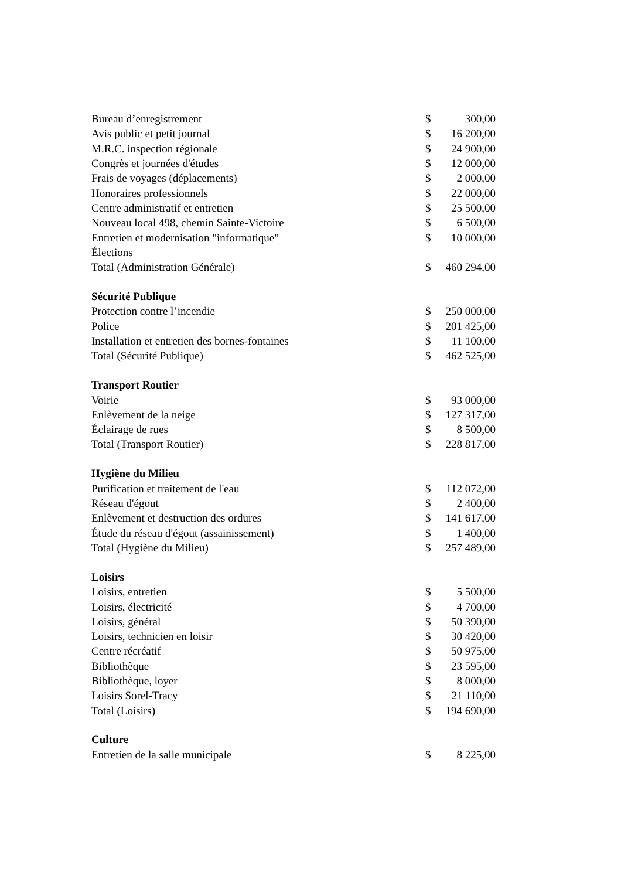| Bureau d’enregistrement | $ | 300,00 |
| Avis public et petit journal | $ | 16 200,00 |
| M.R.C. inspection régionale | $ | 24 900,00 |
| Congrès et journées d'études | $ | 12 000,00 |
| Frais de voyages (déplacements) | $ | 2 000,00 |
| Honoraires professionnels | $ | 22 000,00 |
| Centre administratif et entretien | $ | 25 500,00 |
| Nouveau local 498, chemin Sainte-Victoire | $ | 6 500,00 |
| Entretien et modernisation "informatique" | $ | 10 000,00 |
| Élections | | |
| Total (Administration Générale) | $ | 460 294,00 |
| Sécurité Publique | | |
| Protection contre l’incendie | $ | 250 000,00 |
| Police | $ | 201 425,00 |
| Installation et entretien des bornes-fontaines | $ | 11 100,00 |
| Total (Sécurité Publique) | $ | 462 525,00 |
| Transport Routier | | |
| Voirie | $ | 93 000,00 |
| Enlèvement de la neige | $ | 127 317,00 |
| Éclairage de rues | $ | 8 500,00 |
| Total (Transport Routier) | $ | 228 817,00 |
| Hygiène du Milieu | | |
| Purification et traitement de l'eau | $ | 112 072,00 |
| Réseau d'égout | $ | 2 400,00 |
| Enlèvement et destruction des ordures | $ | 141 617,00 |
| Étude du réseau d'égout (assainissement) | $ | 1 400,00 |
| Total (Hygiène du Milieu) | $ | 257 489,00 |
| Loisirs | | |
| Loisirs, entretien | $ | 5 500,00 |
| Loisirs, électricité | $ | 4 700,00 |
| Loisirs, général | $ | 50 390,00 |
| Loisirs, technicien en loisir | $ | 30 420,00 |
| Centre récréatif | $ | 50 975,00 |
| Bibliothèque | $ | 23 595,00 |
| Bibliothèque, loyer | $ | 8 000,00 |
| Loisirs Sorel-Tracy | $ | 21 110,00 |
| Total (Loisirs) | $ | 194 690,00 |
| Culture | | |
| Entretien de la salle municipale | $ | 8 225,00 |